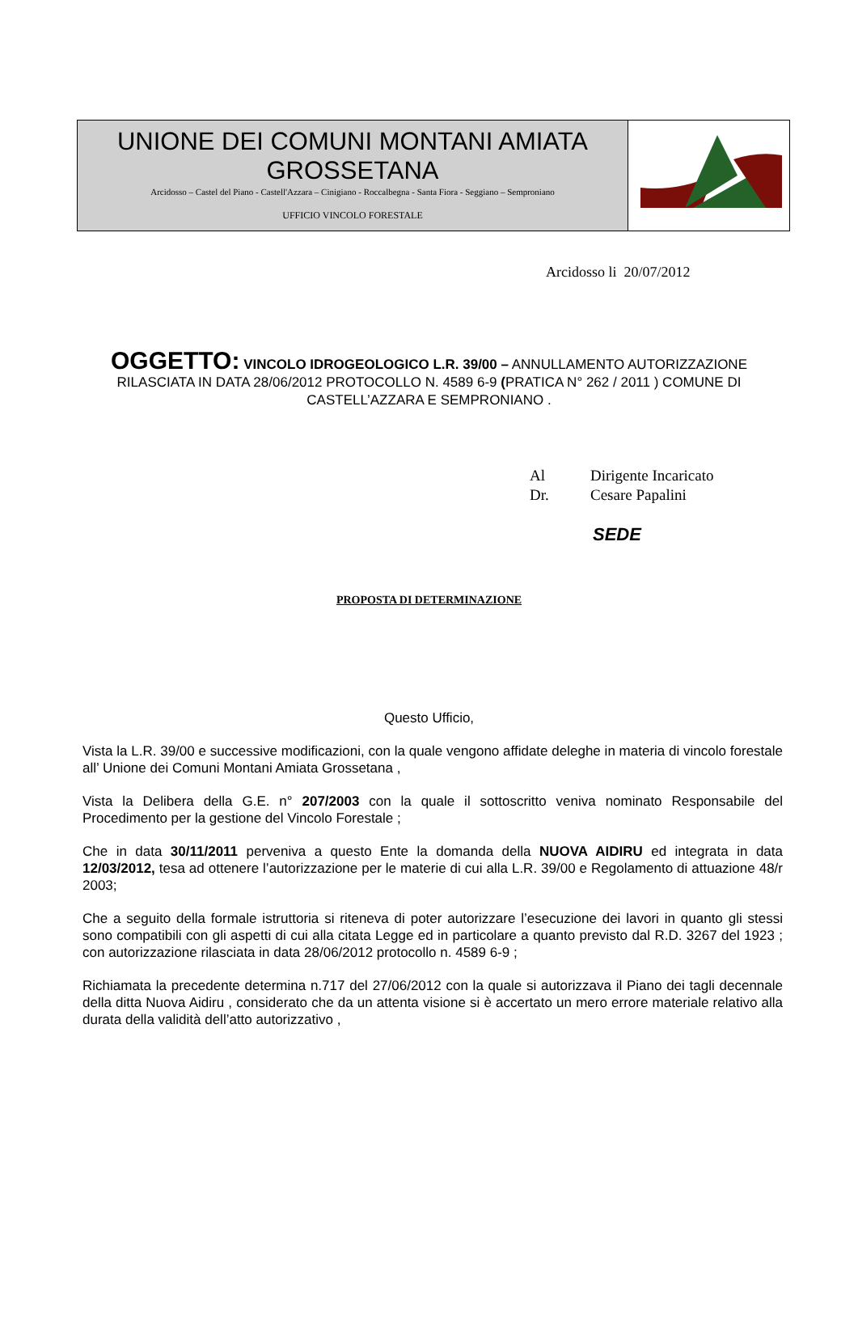UNIONE DEI COMUNI MONTANI AMIATA GROSSETANA
Arcidosso – Castel del Piano - Castell'Azzara – Cinigiano - Roccalbegna - Santa Fiora - Seggiano – Semproniano
UFFICIO VINCOLO FORESTALE
Arcidosso li 20/07/2012
OGGETTO: VINCOLO IDROGEOLOGICO L.R. 39/00 – ANNULLAMENTO AUTORIZZAZIONE RILASCIATA IN DATA 28/06/2012 PROTOCOLLO N. 4589 6-9 (PRATICA N° 262 / 2011 ) COMUNE DI CASTELL’AZZARA E SEMPRONIANO .
Al Dirigente Incaricato
Dr. Cesare Papalini
SEDE
PROPOSTA DI DETERMINAZIONE
Questo Ufficio,
Vista la L.R. 39/00 e successive modificazioni, con la quale vengono affidate deleghe in materia di vincolo forestale all’ Unione dei Comuni Montani Amiata Grossetana ,
Vista la Delibera della G.E. n° 207/2003 con la quale il sottoscritto veniva nominato Responsabile del Procedimento per la gestione del Vincolo Forestale ;
Che in data 30/11/2011 perveniva a questo Ente la domanda della NUOVA AIDIRU ed integrata in data 12/03/2012, tesa ad ottenere l’autorizzazione per le materie di cui alla L.R. 39/00 e Regolamento di attuazione 48/r 2003;
Che a seguito della formale istruttoria si riteneva di poter autorizzare l’esecuzione dei lavori in quanto gli stessi sono compatibili con gli aspetti di cui alla citata Legge ed in particolare a quanto previsto dal R.D. 3267 del 1923 ; con autorizzazione rilasciata in data 28/06/2012 protocollo n. 4589 6-9 ;
Richiamata la precedente determina n.717 del 27/06/2012 con la quale si autorizzava il Piano dei tagli decennale della ditta Nuova Aidiru , considerato che da un attenta visione si è accertato un mero errore materiale relativo alla durata della validità dell’atto autorizzativo ,